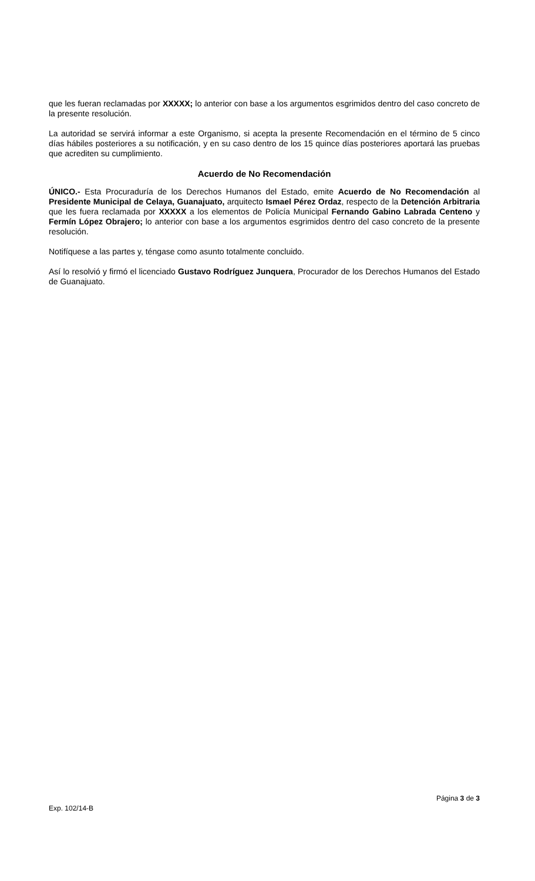que les fueran reclamadas por XXXXX; lo anterior con base a los argumentos esgrimidos dentro del caso concreto de la presente resolución.
La autoridad se servirá informar a este Organismo, si acepta la presente Recomendación en el término de 5 cinco días hábiles posteriores a su notificación, y en su caso dentro de los 15 quince días posteriores aportará las pruebas que acrediten su cumplimiento.
Acuerdo de No Recomendación
ÚNICO.- Esta Procuraduría de los Derechos Humanos del Estado, emite Acuerdo de No Recomendación al Presidente Municipal de Celaya, Guanajuato, arquitecto Ismael Pérez Ordaz, respecto de la Detención Arbitraria que les fuera reclamada por XXXXX a los elementos de Policía Municipal Fernando Gabino Labrada Centeno y Fermín López Obrajero; lo anterior con base a los argumentos esgrimidos dentro del caso concreto de la presente resolución.
Notifíquese a las partes y, téngase como asunto totalmente concluido.
Así lo resolvió y firmó el licenciado Gustavo Rodríguez Junquera, Procurador de los Derechos Humanos del Estado de Guanajuato.
Página 3 de 3
Exp. 102/14-B